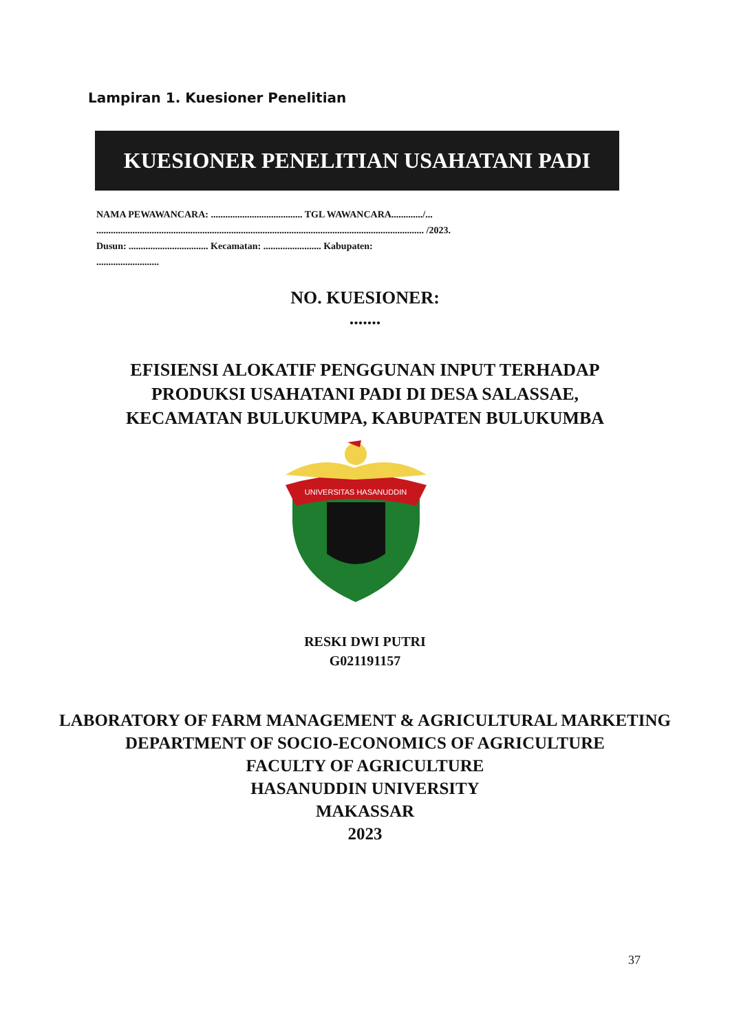Lampiran 1. Kuesioner Penelitian
KUESIONER PENELITIAN USAHATANI PADI
NAMA PEWAWANCARA: ...................................... TGL WAWANCARA............./...
........................................................................................................................................ /2023.
Dusun: ................................. Kecamatan: ........................ Kabupaten:
..........................
NO. KUESIONER:
.......
EFISIENSI ALOKATIF PENGGUNAN INPUT TERHADAP
PRODUKSI USAHATANI PADI DI DESA SALASSAE,
KECAMATAN BULUKUMPA, KABUPATEN BULUKUMBA
UNIVERSITAS HASANUDDIN
RESKI DWI PUTRI
G021191157
LABORATORY OF FARM MANAGEMENT & AGRICULTURAL MARKETING
DEPARTMENT OF SOCIO-ECONOMICS OF AGRICULTURE
FACULTY OF AGRICULTURE
HASANUDDIN UNIVERSITY
MAKASSAR
2023
37